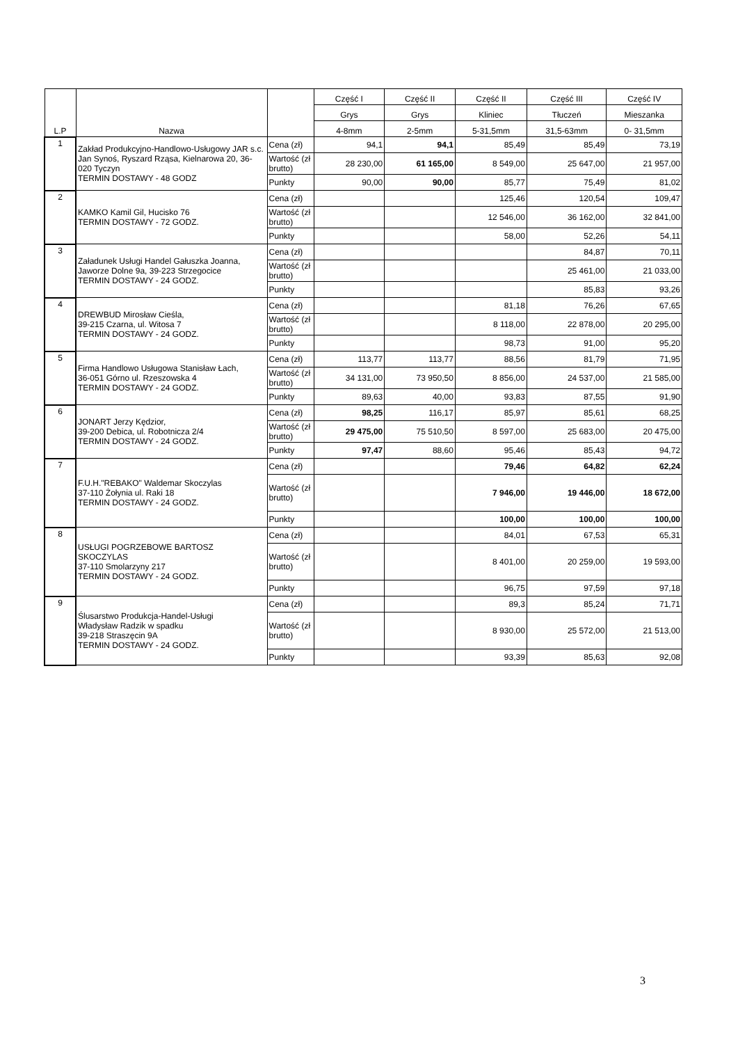| L.P | Nazwa | | Część I | Część II | Część II | Część III | Część IV |
| --- | --- | --- | --- | --- | --- | --- | --- |
| | | | Grys | Grys | Kliniec | Tłuczeń | Mieszanka |
| | | | 4-8mm | 2-5mm | 5-31,5mm | 31,5-63mm | 0- 31,5mm |
| 1 | Zakład Produkcyjno-Handlowo-Usługowy JAR s.c. Jan Synoś, Ryszard Rząsa, Kielnarowa 20, 36-020 Tyczyn TERMIN DOSTAWY - 48 GODZ | Cena (zł) | 94,1 | 94,1 | 85,49 | 85,49 | 73,19 |
| | | Wartość (zł brutto) | 28 230,00 | 61 165,00 | 8 549,00 | 25 647,00 | 21 957,00 |
| | | Punkty | 90,00 | 90,00 | 85,77 | 75,49 | 81,02 |
| 2 | KAMKO Kamil Gil, Hucisko 76 TERMIN DOSTAWY - 72 GODZ. | Cena (zł) | | | 125,46 | 120,54 | 109,47 |
| | | Wartość (zł brutto) | | | 12 546,00 | 36 162,00 | 32 841,00 |
| | | Punkty | | | 58,00 | 52,26 | 54,11 |
| 3 | Załadunek Usługi Handel Gałuszka Joanna, Jaworze Dolne 9a, 39-223 Strzegocice TERMIN DOSTAWY - 24 GODZ. | Cena (zł) | | | | 84,87 | 70,11 |
| | | Wartość (zł brutto) | | | | 25 461,00 | 21 033,00 |
| | | Punkty | | | | 85,83 | 93,26 |
| 4 | DREWBUD Mirosław Cieśla, 39-215 Czarna, ul. Witosa 7 TERMIN DOSTAWY - 24 GODZ. | Cena (zł) | | | 81,18 | 76,26 | 67,65 |
| | | Wartość (zł brutto) | | | 8 118,00 | 22 878,00 | 20 295,00 |
| | | Punkty | | | 98,73 | 91,00 | 95,20 |
| 5 | Firma Handlowo Usługowa Stanisław Łach, 36-051 Górno ul. Rzeszowska 4 TERMIN DOSTAWY - 24 GODZ. | Cena (zł) | 113,77 | 113,77 | 88,56 | 81,79 | 71,95 |
| | | Wartość (zł brutto) | 34 131,00 | 73 950,50 | 8 856,00 | 24 537,00 | 21 585,00 |
| | | Punkty | 89,63 | 40,00 | 93,83 | 87,55 | 91,90 |
| 6 | JONART Jerzy Kędzior, 39-200 Debica, ul. Robotnicza 2/4 TERMIN DOSTAWY - 24 GODZ. | Cena (zł) | 98,25 | 116,17 | 85,97 | 85,61 | 68,25 |
| | | Wartość (zł brutto) | 29 475,00 | 75 510,50 | 8 597,00 | 25 683,00 | 20 475,00 |
| | | Punkty | 97,47 | 88,60 | 95,46 | 85,43 | 94,72 |
| 7 | F.U.H."REBAKO" Waldemar Skoczylas 37-110 Żołynia ul. Raki 18 TERMIN DOSTAWY - 24 GODZ. | Cena (zł) | | | 79,46 | 64,82 | 62,24 |
| | | Wartość (zł brutto) | | | 7 946,00 | 19 446,00 | 18 672,00 |
| | | Punkty | | | 100,00 | 100,00 | 100,00 |
| 8 | USŁUGI POGRZEBOWE BARTOSZ SKOCZYLAS 37-110 Smolarzyny 217 TERMIN DOSTAWY - 24 GODZ. | Cena (zł) | | | 84,01 | 67,53 | 65,31 |
| | | Wartość (zł brutto) | | | 8 401,00 | 20 259,00 | 19 593,00 |
| | | Punkty | | | 96,75 | 97,59 | 97,18 |
| 9 | Ślusarstwo Produkcja-Handel-Usługi Władysław Radzik w spadku 39-218 Straszęcin 9A TERMIN DOSTAWY - 24 GODZ. | Cena (zł) | | | 89,3 | 85,24 | 71,71 |
| | | Wartość (zł brutto) | | | 8 930,00 | 25 572,00 | 21 513,00 |
| | | Punkty | | | 93,39 | 85,63 | 92,08 |
3